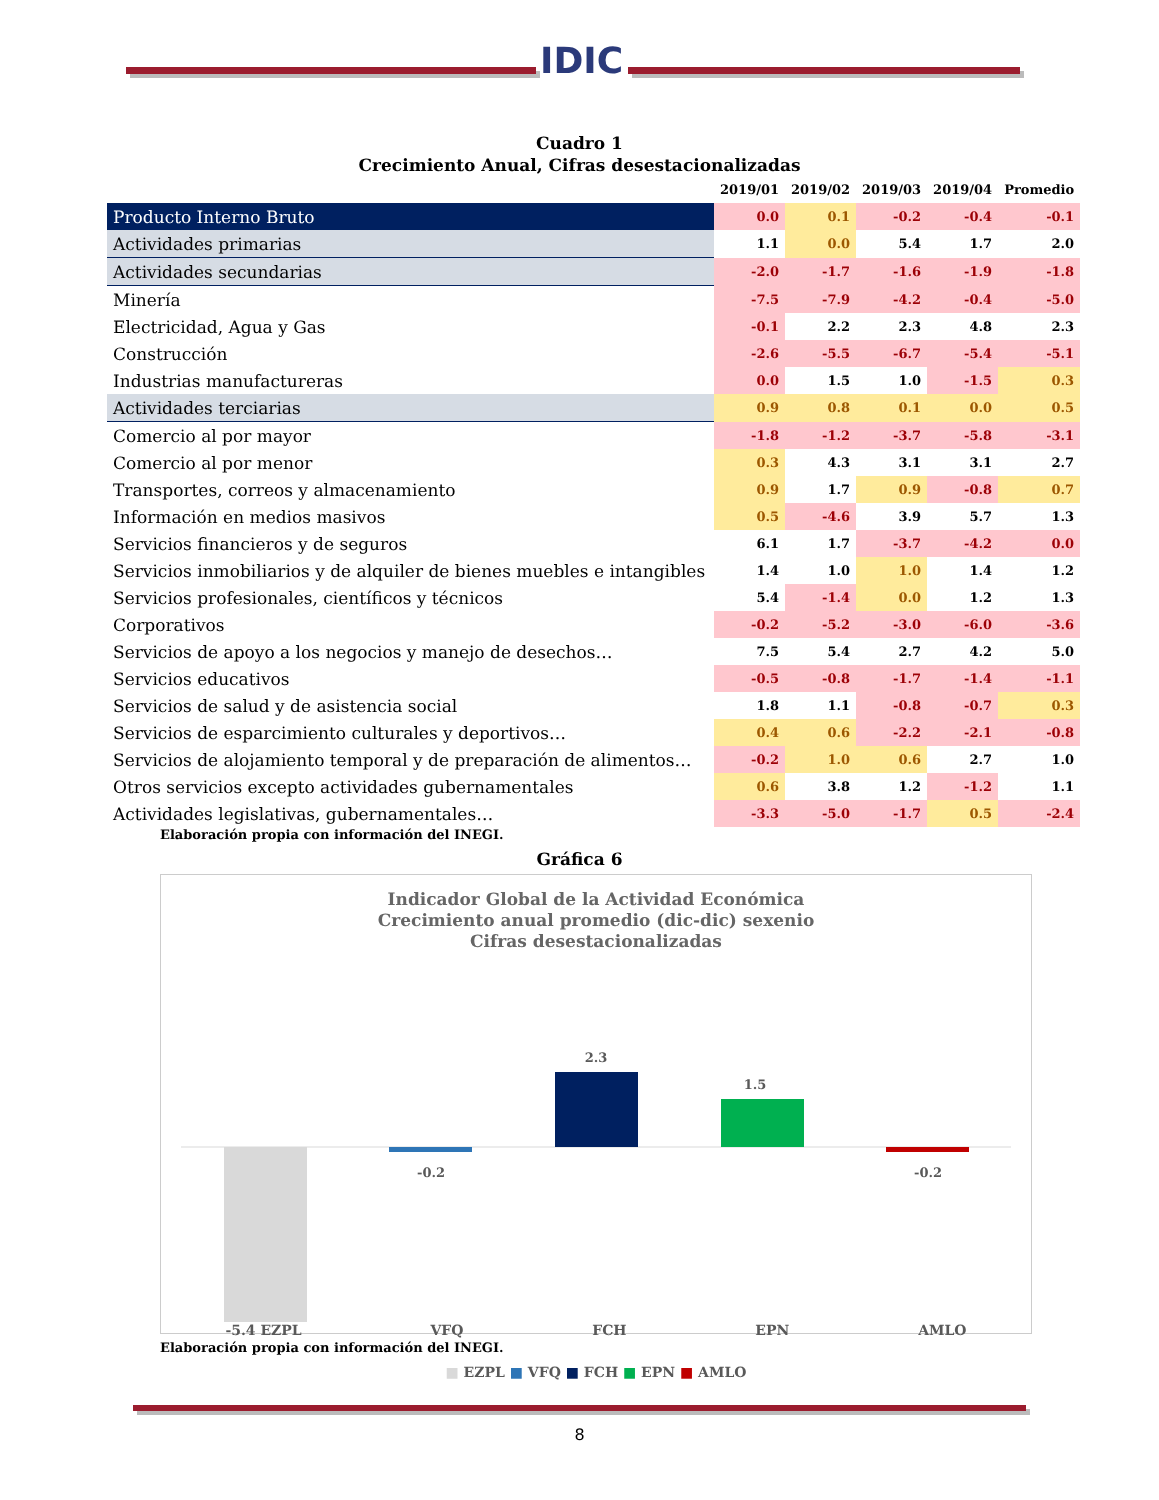IDIC
Cuadro 1
Crecimiento Anual, Cifras desestacionalizadas
| | 2019/01 | 2019/02 | 2019/03 | 2019/04 | Promedio |
| --- | --- | --- | --- | --- | --- |
| Producto Interno Bruto | 0.0 | 0.1 | -0.2 | -0.4 | -0.1 |
| Actividades primarias | 1.1 | 0.0 | 5.4 | 1.7 | 2.0 |
| Actividades secundarias | -2.0 | -1.7 | -1.6 | -1.9 | -1.8 |
| Minería | -7.5 | -7.9 | -4.2 | -0.4 | -5.0 |
| Electricidad, Agua y Gas | -0.1 | 2.2 | 2.3 | 4.8 | 2.3 |
| Construcción | -2.6 | -5.5 | -6.7 | -5.4 | -5.1 |
| Industrias manufactureras | 0.0 | 1.5 | 1.0 | -1.5 | 0.3 |
| Actividades terciarias | 0.9 | 0.8 | 0.1 | 0.0 | 0.5 |
| Comercio al por mayor | -1.8 | -1.2 | -3.7 | -5.8 | -3.1 |
| Comercio al por menor | 0.3 | 4.3 | 3.1 | 3.1 | 2.7 |
| Transportes, correos y almacenamiento | 0.9 | 1.7 | 0.9 | -0.8 | 0.7 |
| Información en medios masivos | 0.5 | -4.6 | 3.9 | 5.7 | 1.3 |
| Servicios financieros y de seguros | 6.1 | 1.7 | -3.7 | -4.2 | 0.0 |
| Servicios inmobiliarios y de alquiler de bienes muebles e intangibles | 1.4 | 1.0 | 1.0 | 1.4 | 1.2 |
| Servicios profesionales, científicos y técnicos | 5.4 | -1.4 | 0.0 | 1.2 | 1.3 |
| Corporativos | -0.2 | -5.2 | -3.0 | -6.0 | -3.6 |
| Servicios de apoyo a los negocios y manejo de desechos… | 7.5 | 5.4 | 2.7 | 4.2 | 5.0 |
| Servicios educativos | -0.5 | -0.8 | -1.7 | -1.4 | -1.1 |
| Servicios de salud y de asistencia social | 1.8 | 1.1 | -0.8 | -0.7 | 0.3 |
| Servicios de esparcimiento culturales y deportivos… | 0.4 | 0.6 | -2.2 | -2.1 | -0.8 |
| Servicios de alojamiento temporal y de preparación de alimentos… | -0.2 | 1.0 | 0.6 | 2.7 | 1.0 |
| Otros servicios excepto actividades gubernamentales | 0.6 | 3.8 | 1.2 | -1.2 | 1.1 |
| Actividades legislativas, gubernamentales… | -3.3 | -5.0 | -1.7 | 0.5 | -2.4 |
Elaboración propia con información del INEGI.
Gráfica 6
Indicador Global de la Actividad Económica
Crecimiento anual promedio (dic-dic) sexenio
Cifras desestacionalizadas
1.5
2.3
-0.2
-0.2
-5.4 EZPL VFQ FCH EPN AMLO
■ EZPL ■ VFQ ■ FCH ■ EPN ■ AMLO
Elaboración propia con información del INEGI.
8